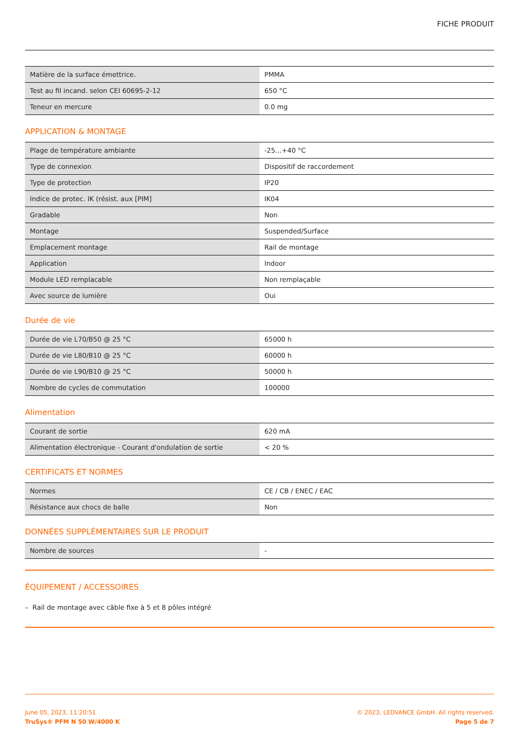FICHE PRODUIT
| Matière de la surface émettrice. | PMMA |
| Test au fil incand. selon CEI 60695-2-12 | 650 °C |
| Teneur en mercure | 0.0 mg |
APPLICATION & MONTAGE
| Plage de température ambiante | -25…+40 °C |
| Type de connexion | Dispositif de raccordement |
| Type de protection | IP20 |
| Indice de protec. IK (résist. aux [PIM] | IK04 |
| Gradable | Non |
| Montage | Suspended/Surface |
| Emplacement montage | Rail de montage |
| Application | Indoor |
| Module LED remplacable | Non remplaçable |
| Avec source de lumière | Oui |
Durée de vie
| Durée de vie L70/B50 @ 25 °C | 65000 h |
| Durée de vie L80/B10 @ 25 °C | 60000 h |
| Durée de vie L90/B10 @ 25 °C | 50000 h |
| Nombre de cycles de commutation | 100000 |
Alimentation
| Courant de sortie | 620 mA |
| Alimentation électronique - Courant d'ondulation de sortie | < 20 % |
CERTIFICATS ET NORMES
| Normes | CE / CB / ENEC / EAC |
| Résistance aux chocs de balle | Non |
DONNÉES SUPPLÉMENTAIRES SUR LE PRODUIT
| Nombre de sources | - |
ÉQUIPEMENT / ACCESSOIRES
– Rail de montage avec câble fixe à 5 et 8 pôles intégré
June 05, 2023, 11:20:51
TruSys® PFM N 50 W/4000 K
© 2023, LEDVANCE GmbH. All rights reserved.
Page 5 de 7